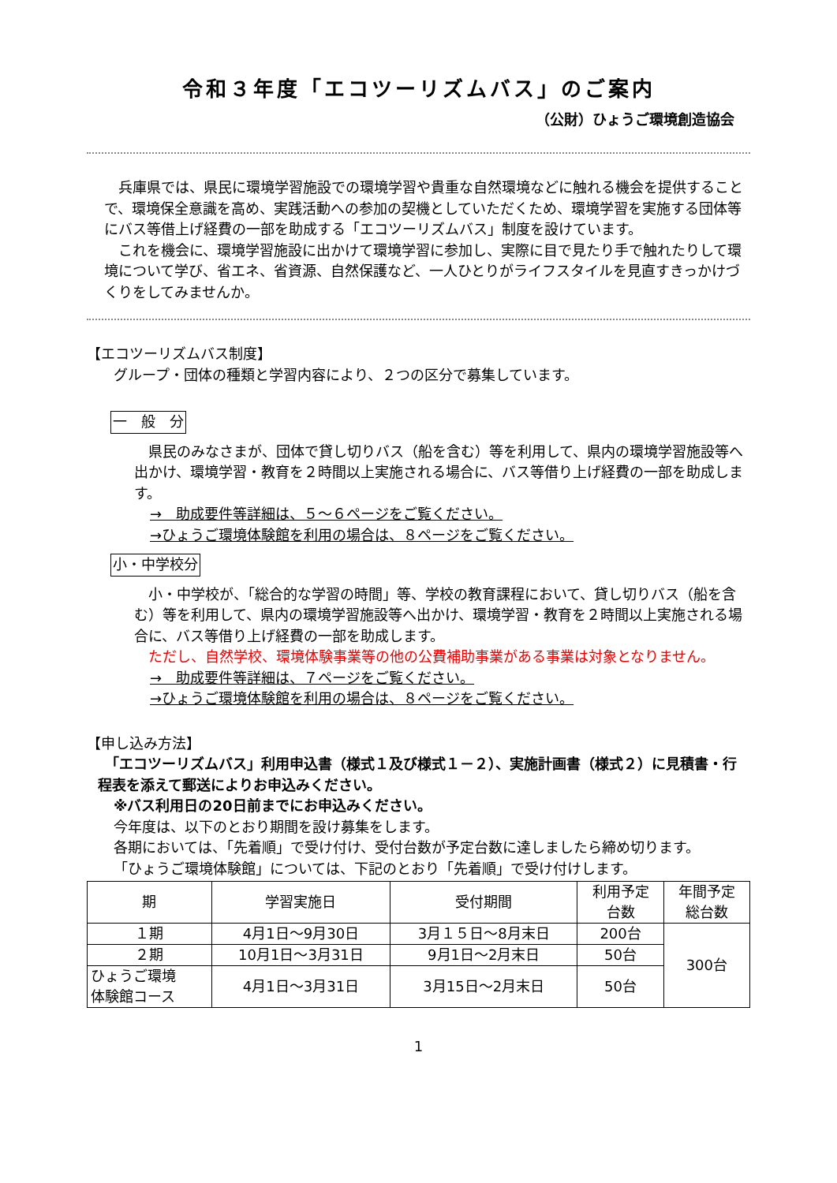令和３年度「エコツーリズムバス」のご案内
（公財）ひょうご環境創造協会
　兵庫県では、県民に環境学習施設での環境学習や貴重な自然環境などに触れる機会を提供することで、環境保全意識を高め、実践活動への参加の契機としていただくため、環境学習を実施する団体等にバス等借上げ経費の一部を助成する「エコツーリズムバス」制度を設けています。
　これを機会に、環境学習施設に出かけて環境学習に参加し、実際に目で見たり手で触れたりして環境について学び、省エネ、省資源、自然保護など、一人ひとりがライフスタイルを見直すきっかけづくりをしてみませんか。
【エコツーリズムバス制度】
グループ・団体の種類と学習内容により、２つの区分で募集しています。
一　般　分
　県民のみなさまが、団体で貸し切りバス（船を含む）等を利用して、県内の環境学習施設等へ出かけ、環境学習・教育を２時間以上実施される場合に、バス等借り上げ経費の一部を助成します。
→　助成要件等詳細は、５～６ページをご覧ください。
→ひょうご環境体験館を利用の場合は、８ページをご覧ください。
小・中学校分
　小・中学校が、「総合的な学習の時間」等、学校の教育課程において、貸し切りバス（船を含む）等を利用して、県内の環境学習施設等へ出かけ、環境学習・教育を２時間以上実施される場合に、バス等借り上げ経費の一部を助成します。
　ただし、自然学校、環境体験事業等の他の公費補助事業がある事業は対象となりません。
→　助成要件等詳細は、７ページをご覧ください。
→ひょうご環境体験館を利用の場合は、８ページをご覧ください。
【申し込み方法】
　「エコツーリズムバス」利用申込書（様式１及び様式１－２）、実施計画書（様式２）に見積書・行程表を添えて郵送によりお申込みください。
※バス利用日の20日前までにお申込みください。
今年度は、以下のとおり期間を設け募集をします。
各期においては、「先着順」で受け付け、受付台数が予定台数に達しましたら締め切ります。
「ひょうご環境体験館」については、下記のとおり「先着順」で受け付けします。
| 期 | 学習実施日 | 受付期間 | 利用予定 台数 | 年間予定 総台数 |
| --- | --- | --- | --- | --- |
| １期 | 4月1日～9月30日 | 3月１５日～8月末日 | 200台 | 300台 |
| ２期 | 10月1日～3月31日 | 9月1日～2月末日 | 50台 | |
| ひょうご環境 体験館コース | 4月1日～3月31日 | 3月15日～2月末日 | 50台 | |
1